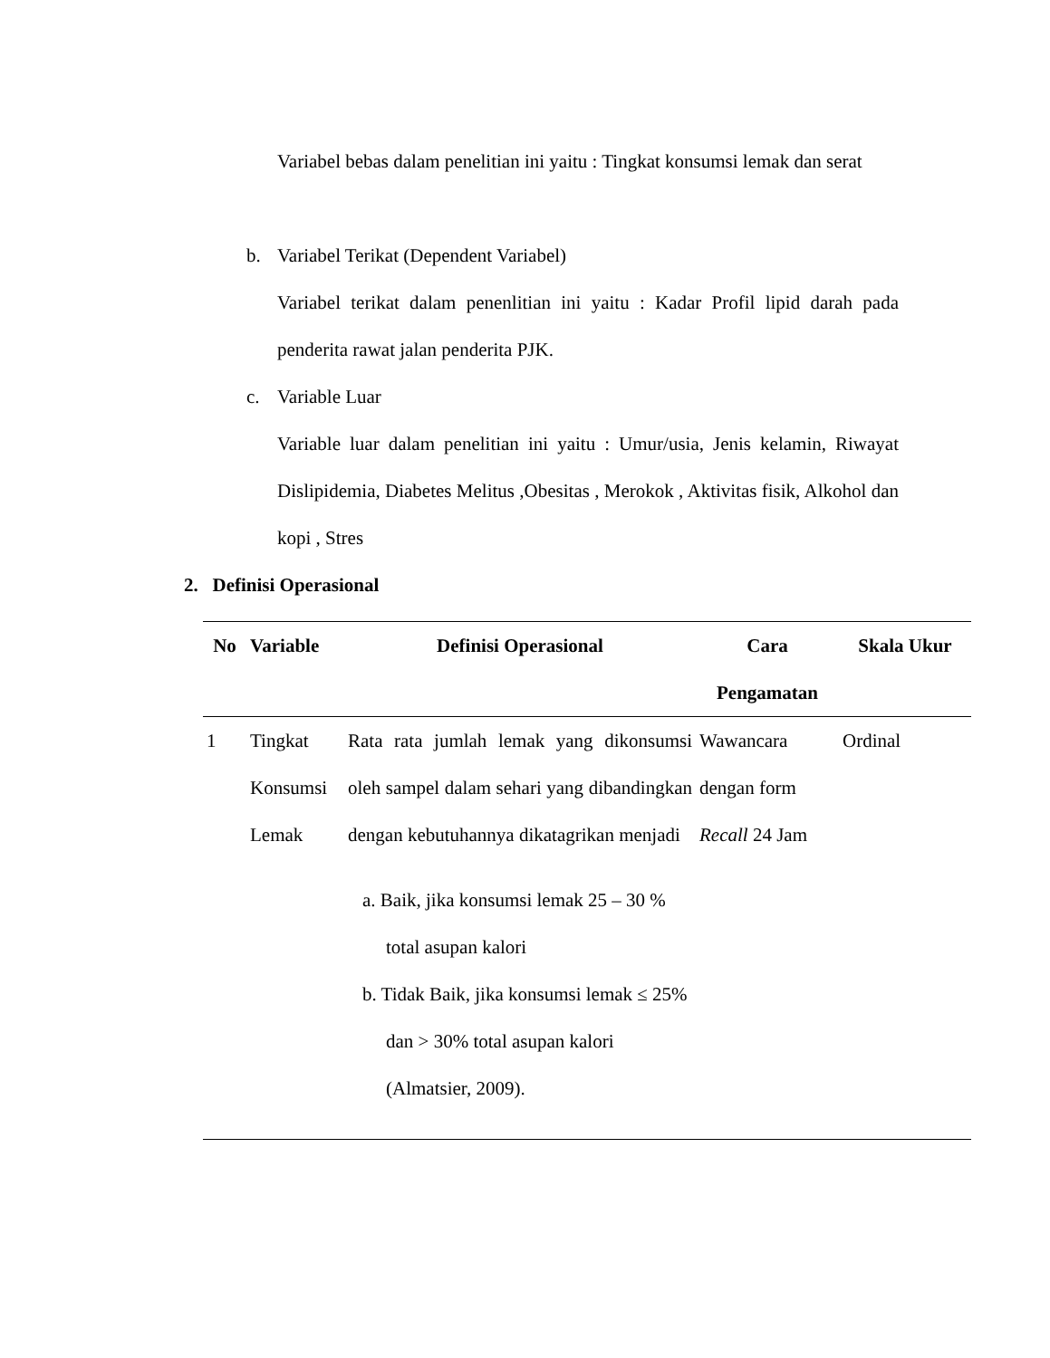Variabel bebas dalam penelitian ini yaitu : Tingkat konsumsi lemak dan serat
b. Variabel Terikat (Dependent Variabel)
Variabel terikat dalam penenlitian ini yaitu : Kadar Profil lipid darah pada penderita rawat jalan penderita PJK.
c. Variable Luar
Variable luar dalam penelitian ini yaitu : Umur/usia, Jenis kelamin, Riwayat Dislipidemia, Diabetes Melitus ,Obesitas , Merokok , Aktivitas fisik, Alkohol dan kopi , Stres
2. Definisi Operasional
| No | Variable | Definisi Operasional | Cara Pengamatan | Skala Ukur |
| --- | --- | --- | --- | --- |
| 1 | Tingkat Konsumsi Lemak | Rata rata jumlah lemak yang dikonsumsi oleh sampel dalam sehari yang dibandingkan dengan kebutuhannya dikatagrikan menjadi a. Baik, jika konsumsi lemak 25 – 30 % total asupan kalori b. Tidak Baik, jika konsumsi lemak ≤ 25% dan > 30% total asupan kalori (Almatsier, 2009). | Wawancara dengan form Recall 24 Jam | Ordinal |